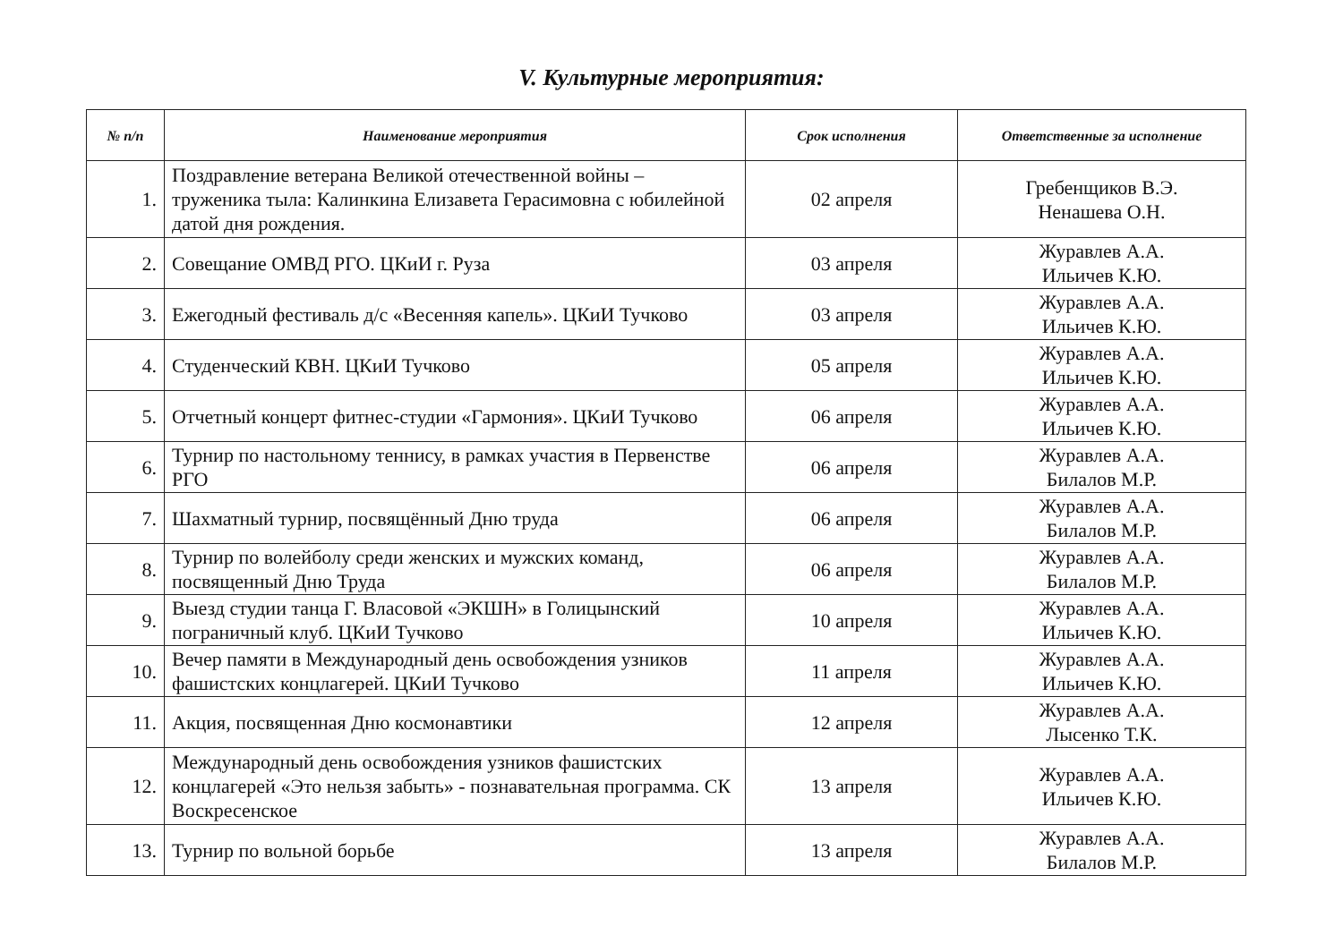V. Культурные мероприятия:
| № п/п | Наименование мероприятия | Срок исполнения | Ответственные за исполнение |
| --- | --- | --- | --- |
| 1. | Поздравление ветерана Великой отечественной войны – труженика тыла: Калинкина Елизавета Герасимовна с юбилейной датой дня рождения. | 02 апреля | Гребенщиков В.Э. Ненашева О.Н. |
| 2. | Совещание ОМВД РГО. ЦКиИ г. Руза | 03 апреля | Журавлев А.А. Ильичев К.Ю. |
| 3. | Ежегодный фестиваль д/с «Весенняя капель». ЦКиИ Тучково | 03 апреля | Журавлев А.А. Ильичев К.Ю. |
| 4. | Студенческий КВН. ЦКиИ Тучково | 05 апреля | Журавлев А.А. Ильичев К.Ю. |
| 5. | Отчетный концерт фитнес-студии «Гармония». ЦКиИ Тучково | 06 апреля | Журавлев А.А. Ильичев К.Ю. |
| 6. | Турнир по настольному теннису, в рамках участия в Первенстве РГО | 06 апреля | Журавлев А.А. Билалов М.Р. |
| 7. | Шахматный турнир, посвящённый Дню труда | 06 апреля | Журавлев А.А. Билалов М.Р. |
| 8. | Турнир по волейболу среди женских и мужских команд, посвященный Дню Труда | 06 апреля | Журавлев А.А. Билалов М.Р. |
| 9. | Выезд студии танца Г. Власовой «ЭКШН» в Голицынский пограничный клуб. ЦКиИ Тучково | 10 апреля | Журавлев А.А. Ильичев К.Ю. |
| 10. | Вечер памяти в Международный день освобождения узников фашистских концлагерей. ЦКиИ Тучково | 11 апреля | Журавлев А.А. Ильичев К.Ю. |
| 11. | Акция, посвященная Дню космонавтики | 12 апреля | Журавлев А.А. Лысенко Т.К. |
| 12. | Международный день освобождения узников фашистских концлагерей «Это нельзя забыть» - познавательная программа. СК Воскресенское | 13 апреля | Журавлев А.А. Ильичев К.Ю. |
| 13. | Турнир по вольной борьбе | 13 апреля | Журавлев А.А. Билалов М.Р. |